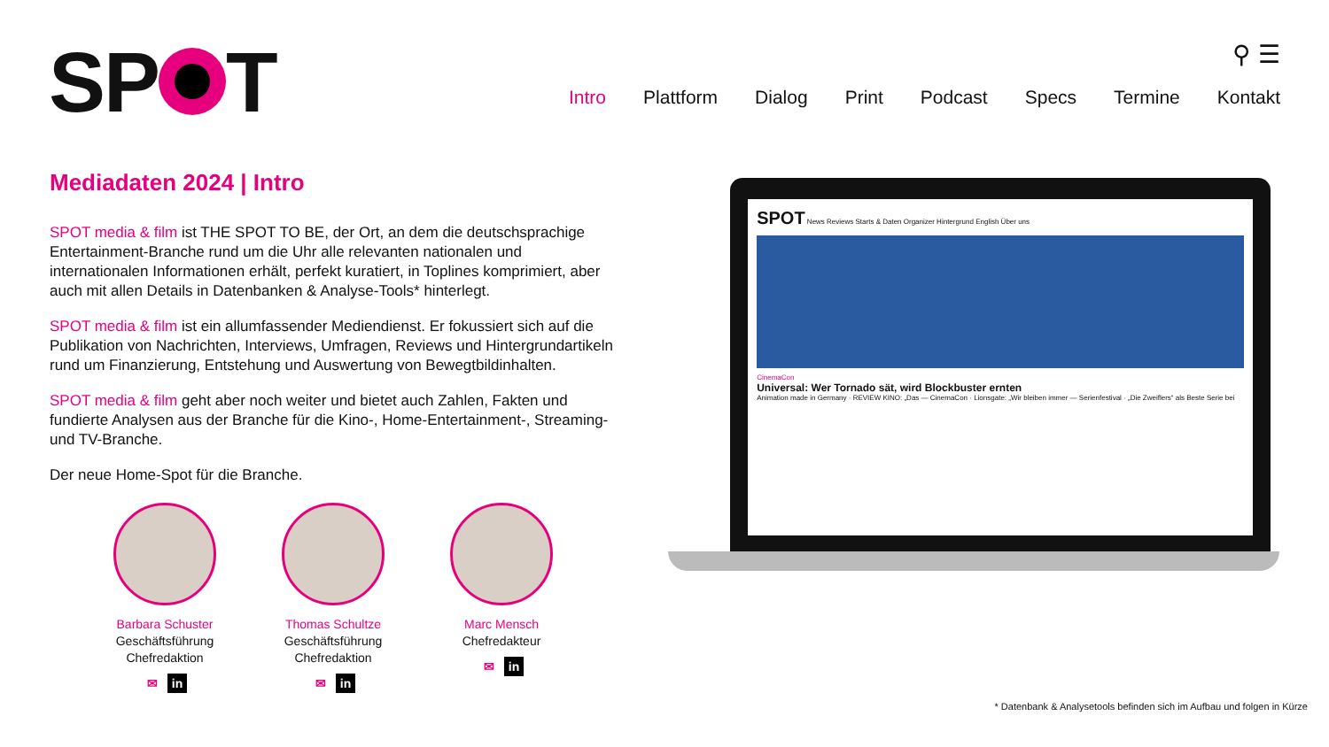SP T
⚲ ☰
Intro Plattform Dialog Print Podcast Specs Termine Kontakt
Mediadaten 2024 | Intro
SPOT media & film ist THE SPOT TO BE, der Ort, an dem die deutschsprachige Entertainment-Branche rund um die Uhr alle relevanten nationalen und internationalen Informationen erhält, perfekt kuratiert, in Toplines komprimiert, aber auch mit allen Details in Datenbanken & Analyse-Tools* hinterlegt.
SPOT media & film ist ein allumfassender Mediendienst. Er fokussiert sich auf die Publikation von Nachrichten, Interviews, Umfragen, Reviews und Hintergrundartikeln rund um Finanzierung, Entstehung und Auswertung von Bewegtbildinhalten.
SPOT media & film geht aber noch weiter und bietet auch Zahlen, Fakten und fundierte Analysen aus der Branche für die Kino-, Home-Entertainment-, Streaming- und TV-Branche.
Der neue Home-Spot für die Branche.
Barbara Schuster
Geschäftsführung
Chefredaktion
✉ in
Thomas Schultze
Geschäftsführung
Chefredaktion
✉ in
Marc Mensch
Chefredakteur
✉ in
SPOT News Reviews Starts & Daten Organizer Hintergrund English Über uns
CinemaCon
Universal: Wer Tornado sät, wird Blockbuster ernten
Animation made in Germany · REVIEW KINO: „Das — CinemaCon · Lionsgate: „Wir bleiben immer — Serienfestival · „Die Zweiflers“ als Beste Serie bei
* Datenbank & Analysetools befinden sich im Aufbau und folgen in Kürze